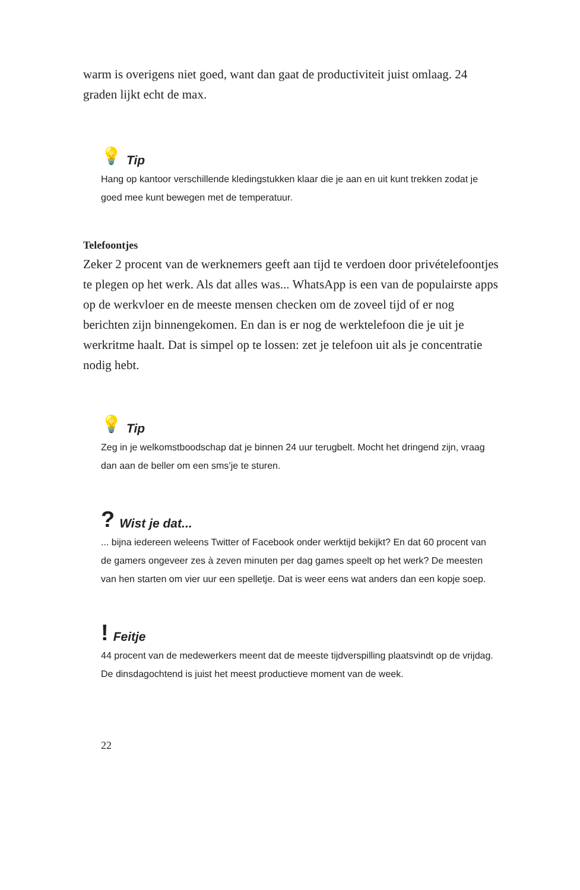warm is overigens niet goed, want dan gaat de productiviteit juist omlaag. 24 graden lijkt echt de max.
💡 Tip
Hang op kantoor verschillende kledingstukken klaar die je aan en uit kunt trekken zodat je goed mee kunt bewegen met de temperatuur.
Telefoontjes
Zeker 2 procent van de werknemers geeft aan tijd te verdoen door privételefoontjes te plegen op het werk. Als dat alles was... WhatsApp is een van de populairste apps op de werkvloer en de meeste mensen checken om de zoveel tijd of er nog berichten zijn binnengekomen. En dan is er nog de werktelefoon die je uit je werkritme haalt. Dat is simpel op te lossen: zet je telefoon uit als je concentratie nodig hebt.
💡 Tip
Zeg in je welkomstboodschap dat je binnen 24 uur terugbelt. Mocht het dringend zijn, vraag dan aan de beller om een sms’je te sturen.
? Wist je dat...
... bijna iedereen weleens Twitter of Facebook onder werktijd bekijkt? En dat 60 procent van de gamers ongeveer zes à zeven minuten per dag games speelt op het werk? De meesten van hen starten om vier uur een spelletje. Dat is weer eens wat anders dan een kopje soep.
! Feitje
44 procent van de medewerkers meent dat de meeste tijdverspilling plaatsvindt op de vrijdag. De dinsdagochtend is juist het meest productieve moment van de week.
22